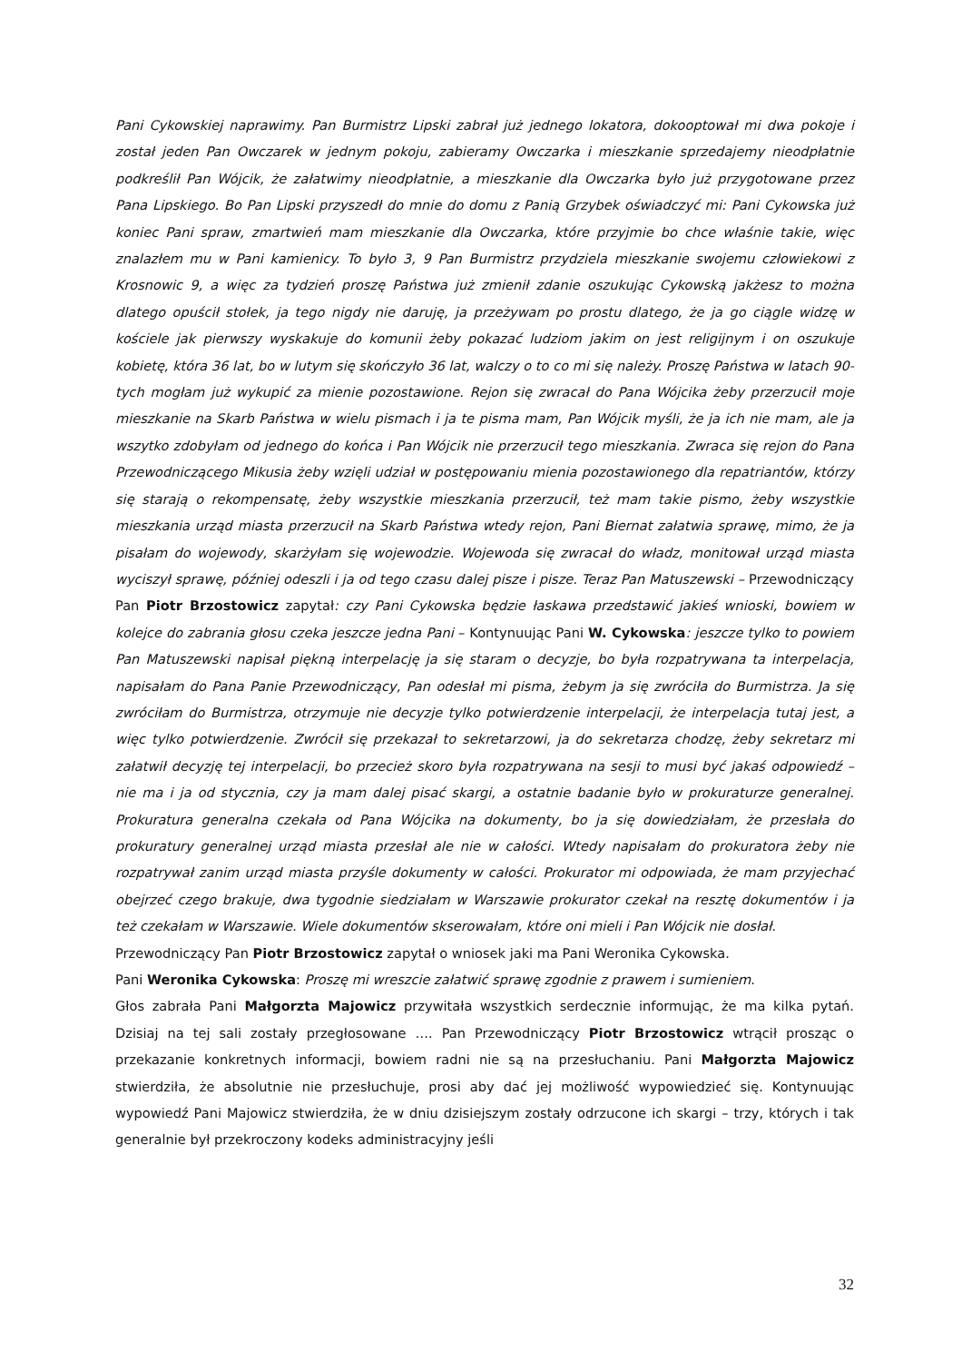Pani Cykowskiej naprawimy. Pan Burmistrz Lipski zabrał już jednego lokatora, dokooptował mi dwa pokoje i został jeden Pan Owczarek w jednym pokoju, zabieramy Owczarka i mieszkanie sprzedajemy nieodpłatnie podkreślił Pan Wójcik, że załatwimy nieodpłatnie, a mieszkanie dla Owczarka było już przygotowane przez Pana Lipskiego. Bo Pan Lipski przyszedł do mnie do domu z Panią Grzybek oświadczyć mi: Pani Cykowska już koniec Pani spraw, zmartwień mam mieszkanie dla Owczarka, które przyjmie bo chce właśnie takie, więc znalazłem mu w Pani kamienicy. To było 3, 9 Pan Burmistrz przydziela mieszkanie swojemu człowiekowi z Krosnowic 9, a więc za tydzień proszę Państwa już zmienił zdanie oszukując Cykowską jakżesz to można dlatego opuścił stołek, ja tego nigdy nie daruję, ja przeżywam po prostu dlatego, że ja go ciągle widzę w kościele jak pierwszy wyskakuje do komunii żeby pokazać ludziom jakim on jest religijnym i on oszukuje kobietę, która 36 lat, bo w lutym się skończyło 36 lat, walczy o to co mi się należy. Proszę Państwa w latach 90-tych mogłam już wykupić za mienie pozostawione. Rejon się zwracał do Pana Wójcika żeby przerzucił moje mieszkanie na Skarb Państwa w wielu pismach i ja te pisma mam, Pan Wójcik myśli, że ja ich nie mam, ale ja wszytko zdobyłam od jednego do końca i Pan Wójcik nie przerzucił tego mieszkania. Zwraca się rejon do Pana Przewodniczącego Mikusia żeby wzięli udział w postępowaniu mienia pozostawionego dla repatriantów, którzy się starają o rekompensatę, żeby wszystkie mieszkania przerzucił, też mam takie pismo, żeby wszystkie mieszkania urząd miasta przerzucił na Skarb Państwa wtedy rejon, Pani Biernat załatwia sprawę, mimo, że ja pisałam do wojewody, skarżyłam się wojewodzie. Wojewoda się zwracał do władz, monitował urząd miasta wyciszył sprawę, później odeszli i ja od tego czasu dalej pisze i pisze. Teraz Pan Matuszewski – Przewodniczący Pan Piotr Brzostowicz zapytał: czy Pani Cykowska będzie łaskawa przedstawić jakieś wnioski, bowiem w kolejce do zabrania głosu czeka jeszcze jedna Pani – Kontynuując Pani W. Cykowska: jeszcze tylko to powiem Pan Matuszewski napisał piękną interpelację ja się staram o decyzje, bo była rozpatrywana ta interpelacja, napisałam do Pana Panie Przewodniczący, Pan odesłał mi pisma, żebym ja się zwróciła do Burmistrza. Ja się zwróciłam do Burmistrza, otrzymuje nie decyzje tylko potwierdzenie interpelacji, że interpelacja tutaj jest, a więc tylko potwierdzenie. Zwrócił się przekazał to sekretarzowi, ja do sekretarza chodzę, żeby sekretarz mi załatwił decyzję tej interpelacji, bo przecież skoro była rozpatrywana na sesji to musi być jakaś odpowiedź – nie ma i ja od stycznia, czy ja mam dalej pisać skargi, a ostatnie badanie było w prokuraturze generalnej. Prokuratura generalna czekała od Pana Wójcika na dokumenty, bo ja się dowiedziałam, że przesłała do prokuratury generalnej urząd miasta przesłał ale nie w całości. Wtedy napisałam do prokuratora żeby nie rozpatrywał zanim urząd miasta przyśle dokumenty w całości. Prokurator mi odpowiada, że mam przyjechać obejrzeć czego brakuje, dwa tygodnie siedziałam w Warszawie prokurator czekał na resztę dokumentów i ja też czekałam w Warszawie. Wiele dokumentów skserowałam, które oni mieli i Pan Wójcik nie dosłał.
Przewodniczący Pan Piotr Brzostowicz zapytał o wniosek jaki ma Pani Weronika Cykowska.
Pani Weronika Cykowska: Proszę mi wreszcie załatwić sprawę zgodnie z prawem i sumieniem.
Głos zabrała Pani Małgorzta Majowicz przywitała wszystkich serdecznie informując, że ma kilka pytań. Dzisiaj na tej sali zostały przegłosowane …. Pan Przewodniczący Piotr Brzostowicz wtrącił prosząc o przekazanie konkretnych informacji, bowiem radni nie są na przesłuchaniu. Pani Małgorzta Majowicz stwierdziła, że absolutnie nie przesłuchuje, prosi aby dać jej możliwość wypowiedzieć się. Kontynuując wypowiedź Pani Majowicz stwierdziła, że w dniu dzisiejszym zostały odrzucone ich skargi – trzy, których i tak generalnie był przekroczony kodeks administracyjny jeśli
32